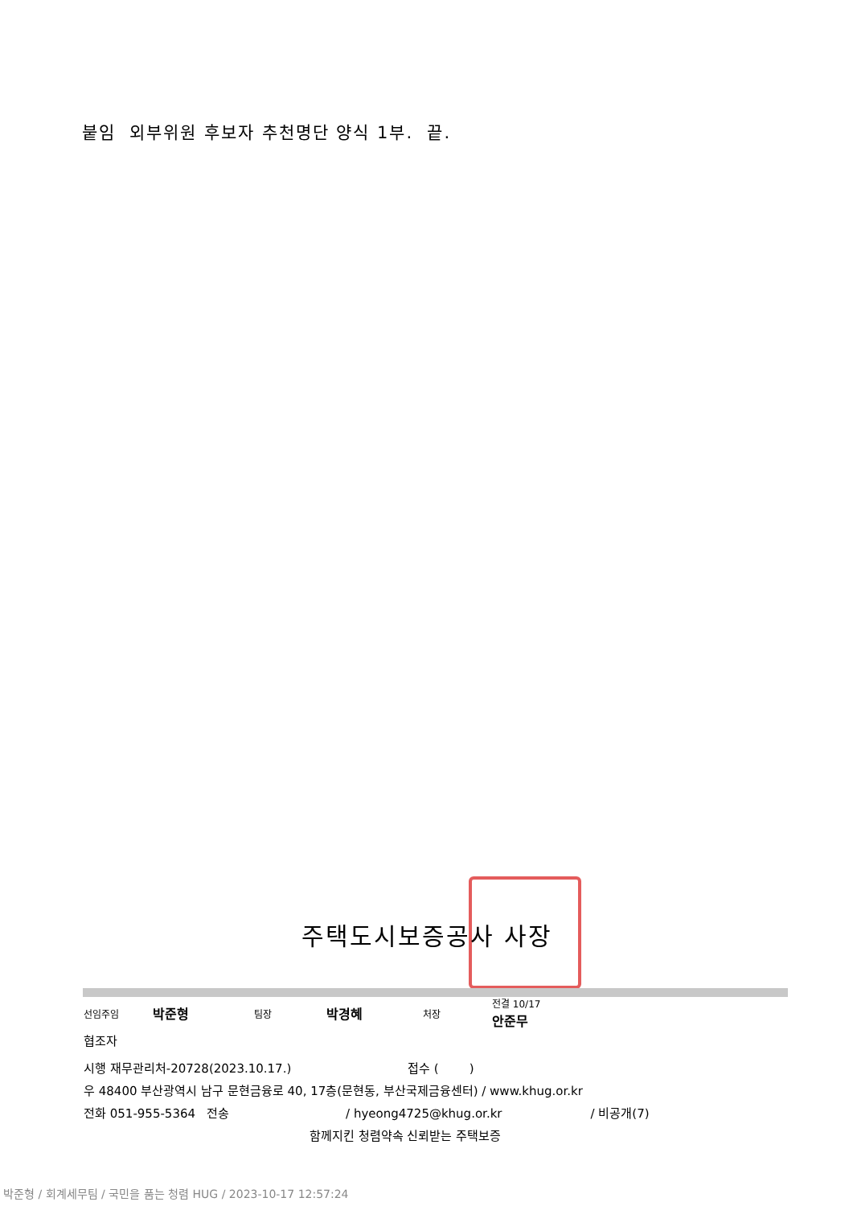붙임 외부위원 후보자 추천명단 양식 1부. 끝.
주택도시보증공사 사장
선임주임 박준형 팀장 박경혜 처장 전결 10/17
안준무
협조자
시행 재무관리처-20728(2023.10.17.) 접수 ( )
우 48400 부산광역시 남구 문현금융로 40, 17층(문현동, 부산국제금융센터) / www.khug.or.kr
전화 051-955-5364 전송 / hyeong4725@khug.or.kr / 비공개(7)
함께지킨 청렴약속 신뢰받는 주택보증
박준형 / 회계세무팀 / 국민을 품는 청렴 HUG / 2023-10-17 12:57:24